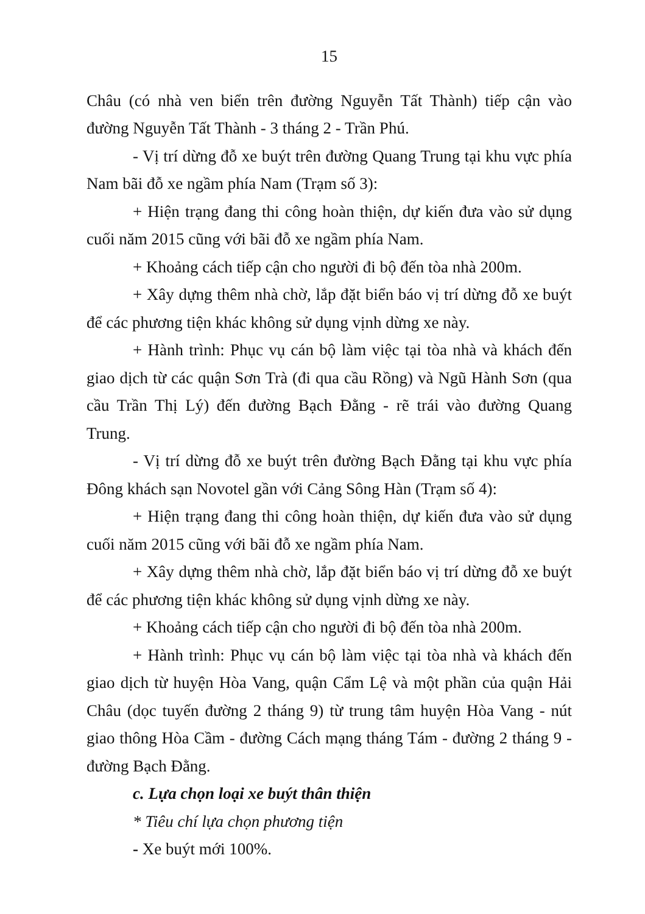15
Châu (có nhà ven biển trên đường Nguyễn Tất Thành) tiếp cận vào đường Nguyễn Tất Thành - 3 tháng 2 - Trần Phú.
- Vị trí dừng đỗ xe buýt trên đường Quang Trung tại khu vực phía Nam bãi đỗ xe ngầm phía Nam (Trạm số 3):
+ Hiện trạng đang thi công hoàn thiện, dự kiến đưa vào sử dụng cuối năm 2015 cũng với bãi đỗ xe ngầm phía Nam.
+ Khoảng cách tiếp cận cho người đi bộ đến tòa nhà 200m.
+ Xây dựng thêm nhà chờ, lắp đặt biển báo vị trí dừng đỗ xe buýt để các phương tiện khác không sử dụng vịnh dừng xe này.
+ Hành trình: Phục vụ cán bộ làm việc tại tòa nhà và khách đến giao dịch từ các quận Sơn Trà (đi qua cầu Rồng) và Ngũ Hành Sơn (qua cầu Trần Thị Lý) đến đường Bạch Đằng - rẽ trái vào đường Quang Trung.
- Vị trí dừng đỗ xe buýt trên đường Bạch Đằng tại khu vực phía Đông khách sạn Novotel gần với Cảng Sông Hàn (Trạm số 4):
+ Hiện trạng đang thi công hoàn thiện, dự kiến đưa vào sử dụng cuối năm 2015 cũng với bãi đỗ xe ngầm phía Nam.
+ Xây dựng thêm nhà chờ, lắp đặt biển báo vị trí dừng đỗ xe buýt để các phương tiện khác không sử dụng vịnh dừng xe này.
+ Khoảng cách tiếp cận cho người đi bộ đến tòa nhà 200m.
+ Hành trình: Phục vụ cán bộ làm việc tại tòa nhà và khách đến giao dịch từ huyện Hòa Vang, quận Cẩm Lệ và một phần của quận Hải Châu (dọc tuyến đường 2 tháng 9) từ trung tâm huyện Hòa Vang - nút giao thông Hòa Cầm - đường Cách mạng tháng Tám - đường 2 tháng 9 - đường Bạch Đằng.
c. Lựa chọn loại xe buýt thân thiện
* Tiêu chí lựa chọn phương tiện
- Xe buýt mới 100%.